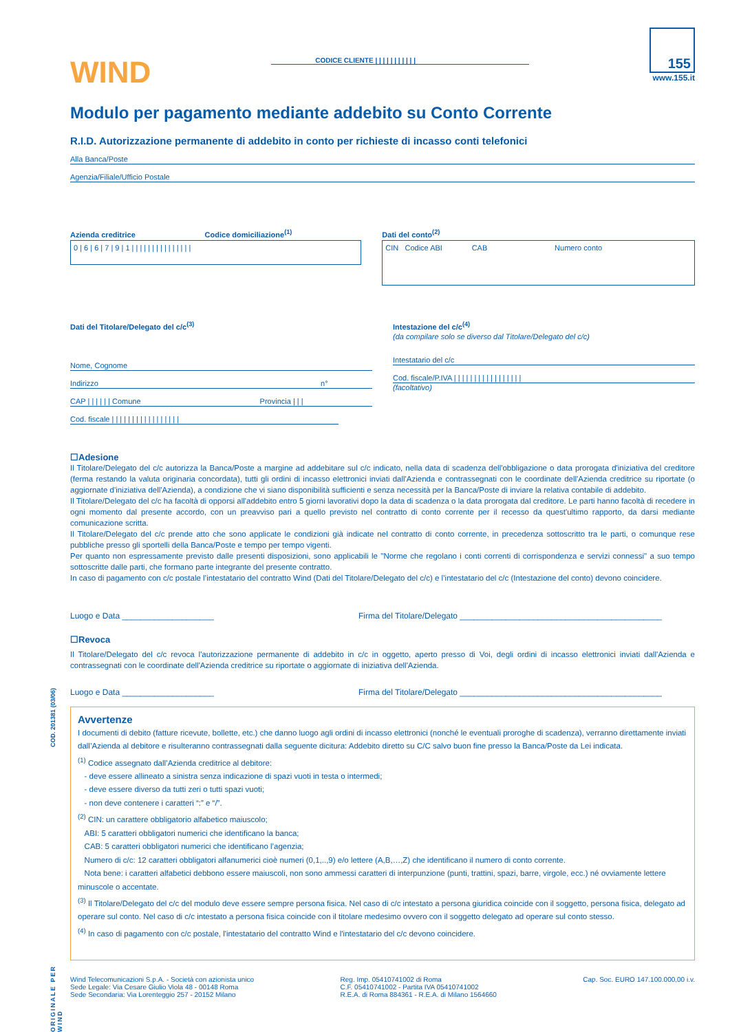WIND
CODICE CLIENTE | | | | | | | | | | |
155
www.155.it
Modulo per pagamento mediante addebito su Conto Corrente
R.I.D. Autorizzazione permanente di addebito in conto per richieste di incasso conti telefonici
Alla Banca/Poste
Agenzia/Filiale/Ufficio Postale
Azienda creditrice Codice domiciliazione<sup>(1)</sup>
0 | 6 | 6 | 7 | 9 | 1 | | | | | | | | | | | | | | |
Dati del conto<sup>(2)</sup>
CIN Codice ABI CAB Numero conto
Dati del Titolare/Delegato del c/c<sup>(3)</sup>
Nome, Cognome
Indirizzo n°
CAP | | | | | | Comune Provincia | | |
Cod. fiscale | | | | | | | | | | | | | | | | |
Intestazione del c/c<sup>(4)</sup>
(da compilare solo se diverso dal Titolare/Delegato del c/c)
Intestatario del c/c
Cod. fiscale/P.IVA | | | | | | | | | | | | | | | | |
(facoltativo)
☐Adesione
Il Titolare/Delegato del c/c autorizza la Banca/Poste a margine ad addebitare sul c/c indicato, nella data di scadenza dell'obbligazione o data prorogata d'iniziativa del creditore (ferma restando la valuta originaria concordata), tutti gli ordini di incasso elettronici inviati dall'Azienda e contrassegnati con le coordinate dell'Azienda creditrice su riportate (o aggiornate d'iniziativa dell'Azienda), a condizione che vi siano disponibilità sufficienti e senza necessità per la Banca/Poste di inviare la relativa contabile di addebito.
Il Titolare/Delegato del c/c ha facoltà di opporsi all'addebito entro 5 giorni lavorativi dopo la data di scadenza o la data prorogata dal creditore. Le parti hanno facoltà di recedere in ogni momento dal presente accordo, con un preavviso pari a quello previsto nel contratto di conto corrente per il recesso da quest'ultimo rapporto, da darsi mediante comunicazione scritta.
Il Titolare/Delegato del c/c prende atto che sono applicate le condizioni già indicate nel contratto di conto corrente, in precedenza sottoscritto tra le parti, o comunque rese pubbliche presso gli sportelli della Banca/Poste e tempo per tempo vigenti.
Per quanto non espressamente previsto dalle presenti disposizioni, sono applicabili le "Norme che regolano i conti correnti di corrispondenza e servizi connessi" a suo tempo sottoscritte dalle parti, che formano parte integrante del presente contratto.
In caso di pagamento con c/c postale l’intestatario del contratto Wind (Dati del Titolare/Delegato del c/c) e l’intestatario del c/c (Intestazione del conto) devono coincidere.
Luogo e Data ____________________ Firma del Titolare/Delegato ____________________________________________
☐Revoca
Il Titolare/Delegato del c/c revoca l'autorizzazione permanente di addebito in c/c in oggetto, aperto presso di Voi, degli ordini di incasso elettronici inviati dall'Azienda e contrassegnati con le coordinate dell'Azienda creditrice su riportate o aggiornate di iniziativa dell'Azienda.
Luogo e Data ____________________ Firma del Titolare/Delegato ____________________________________________
Avvertenze
I documenti di debito (fatture ricevute, bollette, etc.) che danno luogo agli ordini di incasso elettronici (nonché le eventuali proroghe di scadenza), verranno direttamente inviati dall’Azienda al debitore e risulteranno contrassegnati dalla seguente dicitura: Addebito diretto su C/C salvo buon fine presso la Banca/Poste da Lei indicata.
<sup>(1)</sup> Codice assegnato dall’Azienda creditrice al debitore:
- deve essere allineato a sinistra senza indicazione di spazi vuoti in testa o intermedi;
- deve essere diverso da tutti zeri o tutti spazi vuoti;
- non deve contenere i caratteri “:” e “/”.
<sup>(2)</sup> CIN: un carattere obbligatorio alfabetico maiuscolo;
ABI: 5 caratteri obbligatori numerici che identificano la banca;
CAB: 5 caratteri obbligatori numerici che identificano l’agenzia;
Numero di c/c: 12 caratteri obbligatori alfanumerici cioè numeri (0,1,..,9) e/o lettere (A,B,…,Z) che identificano il numero di conto corrente.
Nota bene: i caratteri alfabetici debbono essere maiuscoli, non sono ammessi caratteri di interpunzione (punti, trattini, spazi, barre, virgole, ecc.) né ovviamente lettere minuscole o accentate.
<sup>(3)</sup> Il Titolare/Delegato del c/c del modulo deve essere sempre persona fisica. Nel caso di c/c intestato a persona giuridica coincide con il soggetto, persona fisica, delegato ad operare sul conto. Nel caso di c/c intestato a persona fisica coincide con il titolare medesimo ovvero con il soggetto delegato ad operare sul conto stesso.
<sup>(4)</sup> In caso di pagamento con c/c postale, l'intestatario del contratto Wind e l'intestatario del c/c devono coincidere.
Wind Telecomunicazioni S.p.A. - Società con azionista unico
Sede Legale: Via Cesare Giulio Viola 48 - 00148 Roma
Sede Secondaria: Via Lorenteggio 257 - 20152 Milano
Reg. Imp. 05410741002 di Roma
C.F. 05410741002 - Partita IVA 05410741002
R.E.A. di Roma 884361 - R.E.A. di Milano 1564660
Cap. Soc. EURO 147.100.000,00 i.v.
COD. 201381 (03/06)
ORIGINALE PER WIND